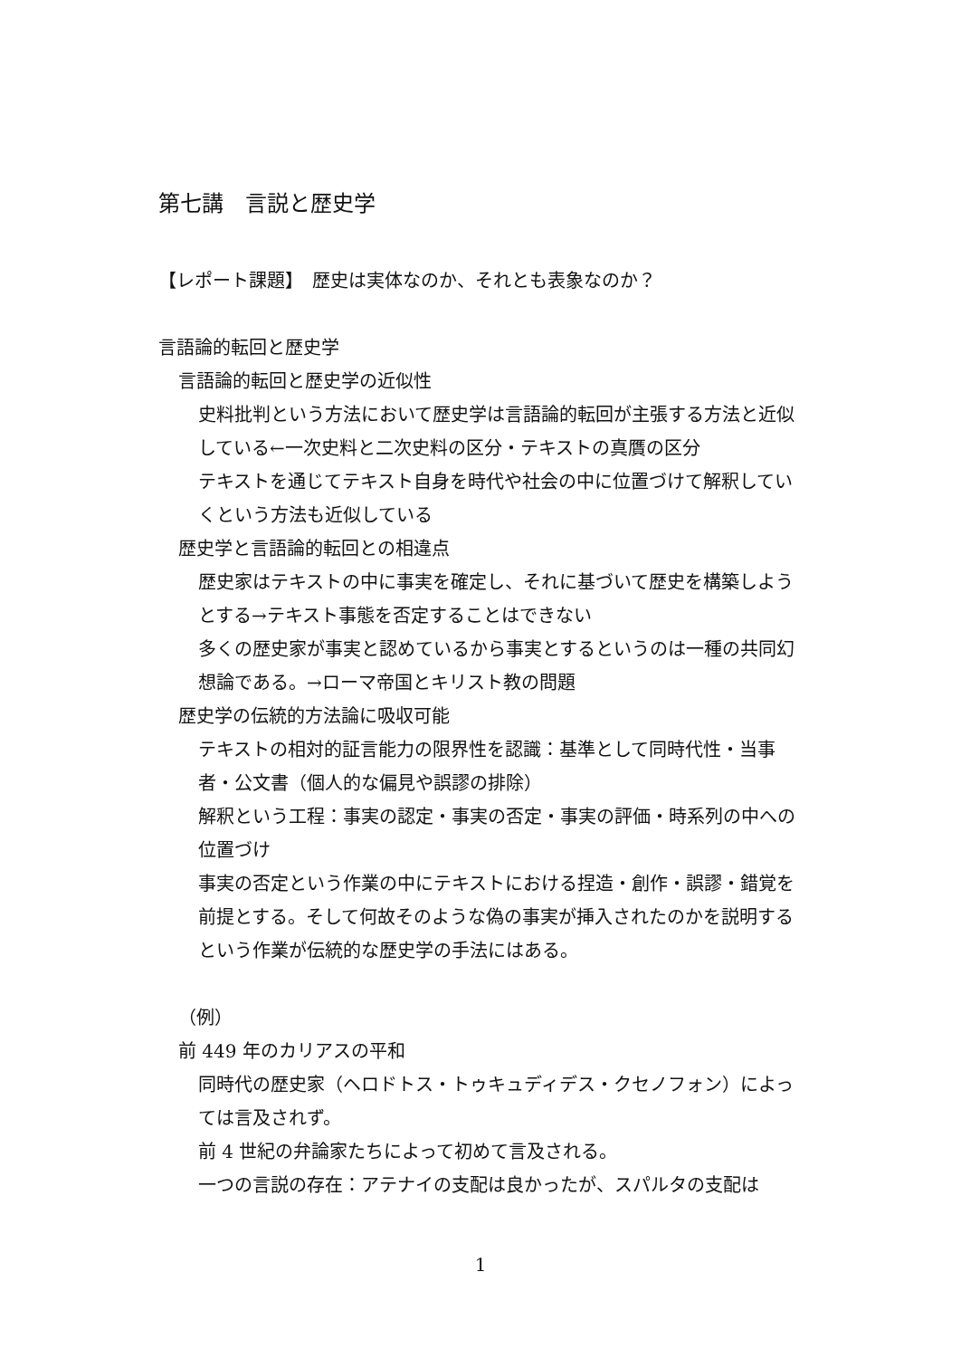第七講　言説と歴史学
【レポート課題】　歴史は実体なのか、それとも表象なのか？
言語論的転回と歴史学
言語論的転回と歴史学の近似性
史料批判という方法において歴史学は言語論的転回が主張する方法と近似している←一次史料と二次史料の区分・テキストの真贋の区分
テキストを通じてテキスト自身を時代や社会の中に位置づけて解釈していくという方法も近似している
歴史学と言語論的転回との相違点
歴史家はテキストの中に事実を確定し、それに基づいて歴史を構築しようとする→テキスト事態を否定することはできない
多くの歴史家が事実と認めているから事実とするというのは一種の共同幻想論である。→ローマ帝国とキリスト教の問題
歴史学の伝統的方法論に吸収可能
テキストの相対的証言能力の限界性を認識：基準として同時代性・当事者・公文書（個人的な偏見や誤謬の排除）
解釈という工程：事実の認定・事実の否定・事実の評価・時系列の中への位置づけ
事実の否定という作業の中にテキストにおける捏造・創作・誤謬・錯覚を前提とする。そして何故そのような偽の事実が挿入されたのかを説明するという作業が伝統的な歴史学の手法にはある。
（例）
前 449 年のカリアスの平和
同時代の歴史家（ヘロドトス・トゥキュディデス・クセノフォン）によっては言及されず。
前 4 世紀の弁論家たちによって初めて言及される。
一つの言説の存在：アテナイの支配は良かったが、スパルタの支配は
1